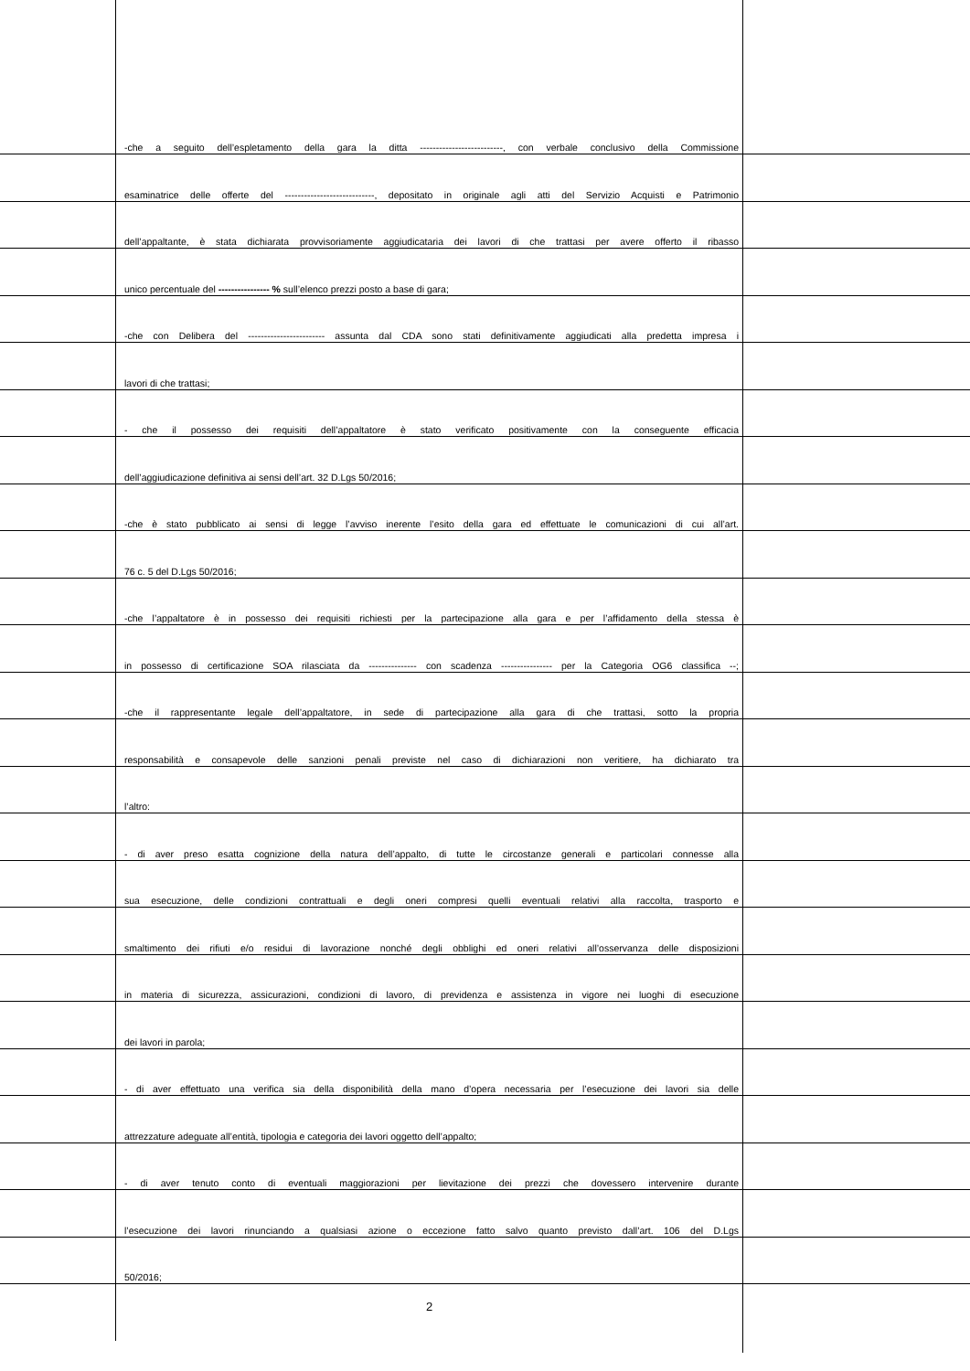-che a seguito dell’espletamento della gara la ditta --------------------------, con verbale conclusivo della Commissione
esaminatrice delle offerte del ----------------------------, depositato in originale agli atti del Servizio Acquisti e Patrimonio
dell’appaltante, è stata dichiarata provvisoriamente aggiudicataria dei lavori di che trattasi per avere offerto il ribasso
unico percentuale del ---------------- % sull’elenco prezzi posto a base di gara;
-che con Delibera del ------------------------ assunta dal CDA sono stati definitivamente aggiudicati alla predetta impresa i
lavori di che trattasi;
- che il possesso dei requisiti dell’appaltatore è stato verificato positivamente con la conseguente efficacia
dell’aggiudicazione definitiva ai sensi dell’art. 32 D.Lgs 50/2016;
-che è stato pubblicato ai sensi di legge l’avviso inerente l’esito della gara ed effettuate le comunicazioni di cui all’art.
76 c. 5 del D.Lgs 50/2016;
-che l’appaltatore è in possesso dei requisiti richiesti per la partecipazione alla gara e per l’affidamento della stessa è
in possesso di certificazione SOA rilasciata da --------------- con scadenza ---------------- per la Categoria OG6 classifica --;
-che il rappresentante legale dell’appaltatore, in sede di partecipazione alla gara di che trattasi, sotto la propria
responsabilità e consapevole delle sanzioni penali previste nel caso di dichiarazioni non veritiere, ha dichiarato tra
l’altro:
- di aver preso esatta cognizione della natura dell’appalto, di tutte le circostanze generali e particolari connesse alla
sua esecuzione, delle condizioni contrattuali e degli oneri compresi quelli eventuali relativi alla raccolta, trasporto e
smaltimento dei rifiuti e/o residui di lavorazione nonché degli obblighi ed oneri relativi all’osservanza delle disposizioni
in materia di sicurezza, assicurazioni, condizioni di lavoro, di previdenza e assistenza in vigore nei luoghi di esecuzione
dei lavori in parola;
- di aver effettuato una verifica sia della disponibilità della mano d’opera necessaria per l’esecuzione dei lavori sia delle
attrezzature adeguate all’entità, tipologia e categoria dei lavori oggetto dell’appalto;
- di aver tenuto conto di eventuali maggiorazioni per lievitazione dei prezzi che dovessero intervenire durante
l’esecuzione dei lavori rinunciando a qualsiasi azione o eccezione fatto salvo quanto previsto dall’art. 106 del D.Lgs
50/2016;
2